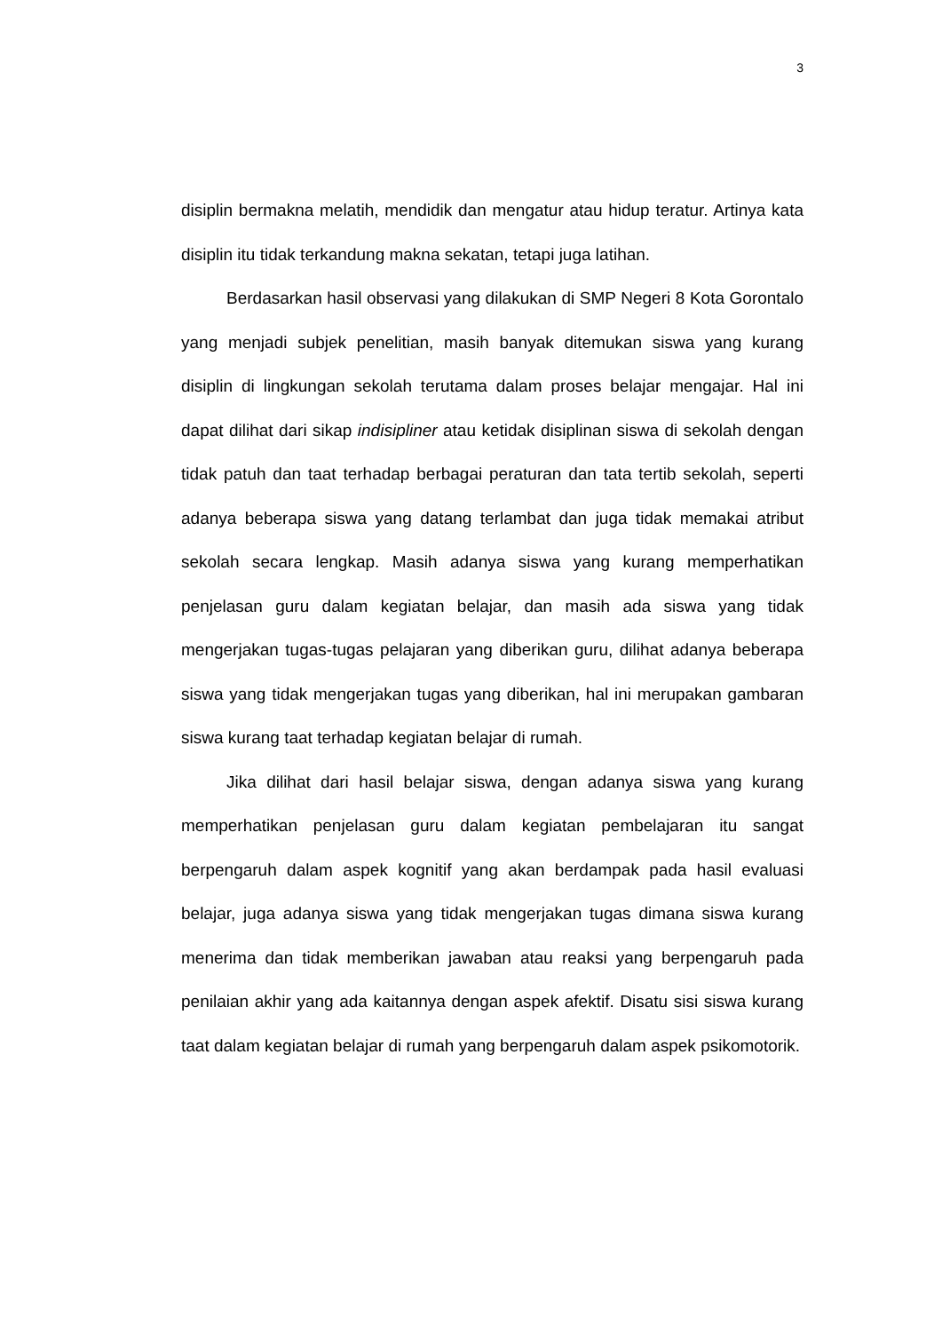3
disiplin bermakna melatih, mendidik dan mengatur atau hidup teratur. Artinya kata disiplin itu tidak terkandung makna sekatan, tetapi juga latihan.
Berdasarkan hasil observasi yang dilakukan di SMP Negeri 8 Kota Gorontalo yang menjadi subjek penelitian, masih banyak ditemukan siswa yang kurang disiplin di lingkungan sekolah terutama dalam proses belajar mengajar. Hal ini dapat dilihat dari sikap indisipliner atau ketidak disiplinan siswa di sekolah dengan tidak patuh dan taat terhadap berbagai peraturan dan tata tertib sekolah, seperti adanya beberapa siswa yang datang terlambat dan juga tidak memakai atribut sekolah secara lengkap. Masih adanya siswa yang kurang memperhatikan penjelasan guru dalam kegiatan belajar, dan masih ada siswa yang tidak mengerjakan tugas-tugas pelajaran yang diberikan guru, dilihat adanya beberapa siswa yang tidak mengerjakan tugas yang diberikan, hal ini merupakan gambaran siswa kurang taat terhadap kegiatan belajar di rumah.
Jika dilihat dari hasil belajar siswa, dengan adanya siswa yang kurang memperhatikan penjelasan guru dalam kegiatan pembelajaran itu sangat berpengaruh dalam aspek kognitif yang akan berdampak pada hasil evaluasi belajar, juga adanya siswa yang tidak mengerjakan tugas dimana siswa kurang menerima dan tidak memberikan jawaban atau reaksi yang berpengaruh pada penilaian akhir yang ada kaitannya dengan aspek afektif. Disatu sisi siswa kurang taat dalam kegiatan belajar di rumah yang berpengaruh dalam aspek psikomotorik.